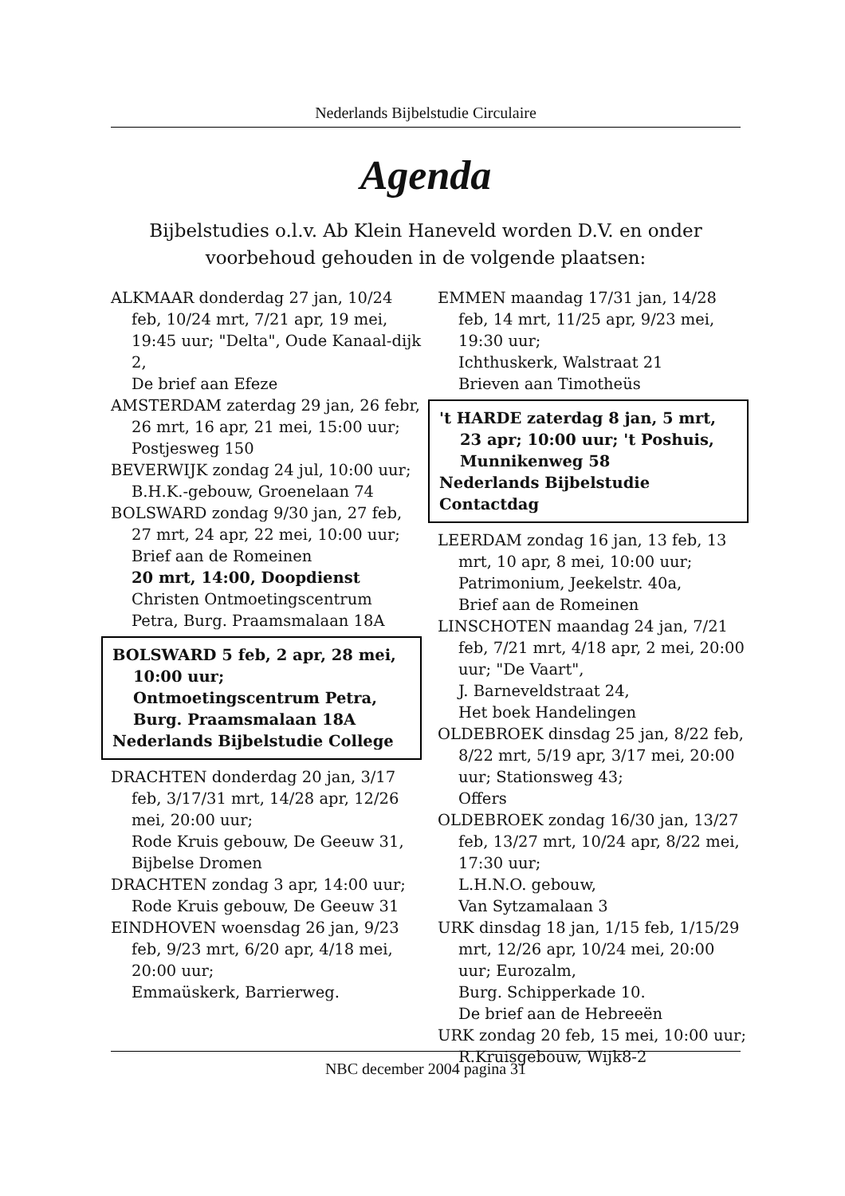Nederlands Bijbelstudie Circulaire
Agenda
Bijbelstudies o.l.v. Ab Klein Haneveld worden D.V. en onder
voorbehoud gehouden in de volgende plaatsen:
ALKMAAR donderdag 27 jan, 10/24 feb, 10/24 mrt, 7/21 apr, 19 mei, 19:45 uur; "Delta", Oude Kanaal-dijk 2,
De brief aan Efeze
AMSTERDAM zaterdag 29 jan, 26 febr, 26 mrt, 16 apr, 21 mei, 15:00 uur; Postjesweg 150
BEVERWIJK zondag 24 jul, 10:00 uur; B.H.K.-gebouw, Groenelaan 74
BOLSWARD zondag 9/30 jan, 27 feb, 27 mrt, 24 apr, 22 mei, 10:00 uur; Brief aan de Romeinen
20 mrt, 14:00, Doopdienst
Christen Ontmoetingscentrum Petra, Burg. Praamsmalaan 18A
BOLSWARD 5 feb, 2 apr, 28 mei, 10:00 uur;
Ontmoetingscentrum Petra,
Burg. Praamsmalaan 18A
Nederlands Bijbelstudie College
DRACHTEN donderdag 20 jan, 3/17 feb, 3/17/31 mrt, 14/28 apr, 12/26 mei, 20:00 uur;
Rode Kruis gebouw, De Geeuw 31,
Bijbelse Dromen
DRACHTEN zondag 3 apr, 14:00 uur; Rode Kruis gebouw, De Geeuw 31
EINDHOVEN woensdag 26 jan, 9/23 feb, 9/23 mrt, 6/20 apr, 4/18 mei, 20:00 uur;
Emmaüskerk, Barrierweg.
EMMEN maandag 17/31 jan, 14/28 feb, 14 mrt, 11/25 apr, 9/23 mei, 19:30 uur;
Ichthuskerk, Walstraat 21
Brieven aan Timotheüs
't HARDE zaterdag 8 jan, 5 mrt, 23 apr; 10:00 uur; 't Poshuis, Munnikenweg 58
Nederlands Bijbelstudie Contactdag
LEERDAM zondag 16 jan, 13 feb, 13 mrt, 10 apr, 8 mei, 10:00 uur;
Patrimonium, Jeekelstr. 40a,
Brief aan de Romeinen
LINSCHOTEN maandag 24 jan, 7/21 feb, 7/21 mrt, 4/18 apr, 2 mei, 20:00 uur; "De Vaart",
J. Barneveldstraat 24,
Het boek Handelingen
OLDEBROEK dinsdag 25 jan, 8/22 feb, 8/22 mrt, 5/19 apr, 3/17 mei, 20:00 uur; Stationsweg 43;
Offers
OLDEBROEK zondag 16/30 jan, 13/27 feb, 13/27 mrt, 10/24 apr, 8/22 mei, 17:30 uur;
L.H.N.O. gebouw,
Van Sytzamalaan 3
URK dinsdag 18 jan, 1/15 feb, 1/15/29 mrt, 12/26 apr, 10/24 mei, 20:00 uur; Eurozalm,
Burg. Schipperkade 10.
De brief aan de Hebreeën
URK zondag 20 feb, 15 mei, 10:00 uur; R.Kruisgebouw, Wijk8-2
NBC december 2004 pagina 31